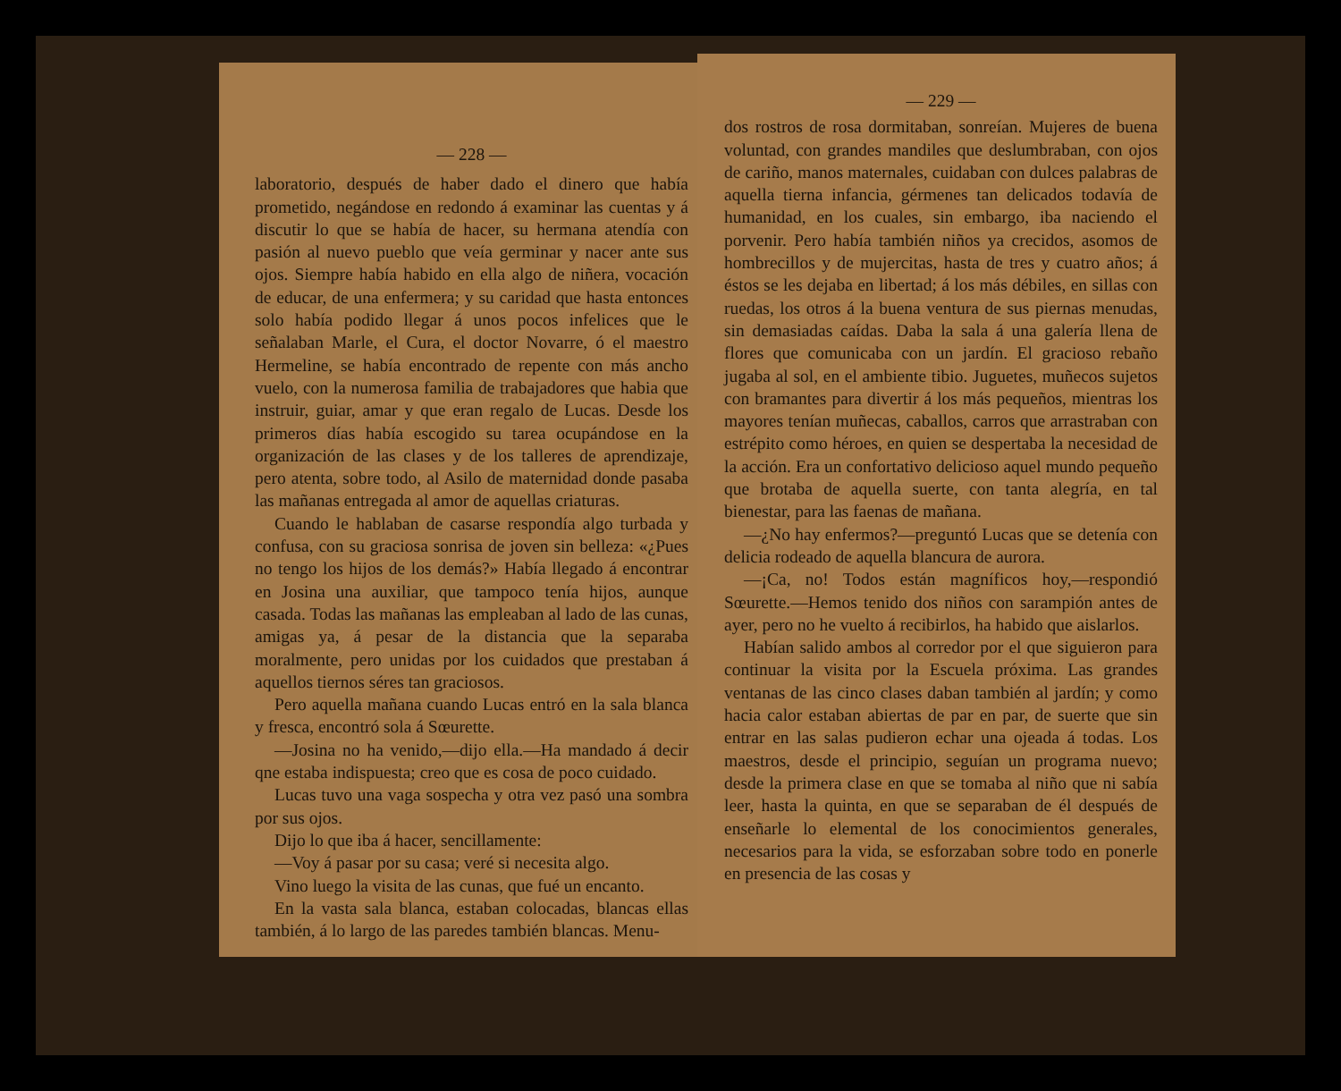— 228 —
laboratorio, después de haber dado el dinero que había prometido, negándose en redondo á examinar las cuentas y á discutir lo que se había de hacer, su hermana atendía con pasión al nuevo pueblo que veía germinar y nacer ante sus ojos. Siempre había habido en ella algo de niñera, vocación de educar, de una enfermera; y su caridad que hasta entonces solo había podido llegar á unos pocos infelices que le señalaban Marle, el Cura, el doctor Novarre, ó el maestro Hermeline, se había encontrado de repente con más ancho vuelo, con la numerosa familia de trabajadores que habia que instruir, guiar, amar y que eran regalo de Lucas. Desde los primeros días había escogido su tarea ocupándose en la organización de las clases y de los talleres de aprendizaje, pero atenta, sobre todo, al Asilo de maternidad donde pasaba las mañanas entregada al amor de aquellas criaturas.
Cuando le hablaban de casarse respondía algo turbada y confusa, con su graciosa sonrisa de joven sin belleza: «¿Pues no tengo los hijos de los demás?» Había llegado á encontrar en Josina una auxiliar, que tampoco tenía hijos, aunque casada. Todas las mañanas las empleaban al lado de las cunas, amigas ya, á pesar de la distancia que la separaba moralmente, pero unidas por los cuidados que prestaban á aquellos tiernos séres tan graciosos.
Pero aquella mañana cuando Lucas entró en la sala blanca y fresca, encontró sola á Sœurette.
—Josina no ha venido,—dijo ella.—Ha mandado á decir qne estaba indispuesta; creo que es cosa de poco cuidado.
Lucas tuvo una vaga sospecha y otra vez pasó una sombra por sus ojos.
Dijo lo que iba á hacer, sencillamente:
—Voy á pasar por su casa; veré si necesita algo.
Vino luego la visita de las cunas, que fué un encanto.
En la vasta sala blanca, estaban colocadas, blancas ellas también, á lo largo de las paredes también blancas. Menu-
— 229 —
dos rostros de rosa dormitaban, sonreían. Mujeres de buena voluntad, con grandes mandiles que deslumbraban, con ojos de cariño, manos maternales, cuidaban con dulces palabras de aquella tierna infancia, gérmenes tan delicados todavía de humanidad, en los cuales, sin embargo, iba naciendo el porvenir. Pero había también niños ya crecidos, asomos de hombrecillos y de mujercitas, hasta de tres y cuatro años; á éstos se les dejaba en libertad; á los más débiles, en sillas con ruedas, los otros á la buena ventura de sus piernas menudas, sin demasiadas caídas. Daba la sala á una galería llena de flores que comunicaba con un jardín. El gracioso rebaño jugaba al sol, en el ambiente tibio. Juguetes, muñecos sujetos con bramantes para divertir á los más pequeños, mientras los mayores tenían muñecas, caballos, carros que arrastraban con estrépito como héroes, en quien se despertaba la necesidad de la acción. Era un confortativo delicioso aquel mundo pequeño que brotaba de aquella suerte, con tanta alegría, en tal bienestar, para las faenas de mañana.
—¿No hay enfermos?—preguntó Lucas que se detenía con delicia rodeado de aquella blancura de aurora.
—¡Ca, no! Todos están magníficos hoy,—respondió Sœurette.—Hemos tenido dos niños con sarampión antes de ayer, pero no he vuelto á recibirlos, ha habido que aislarlos.
Habían salido ambos al corredor por el que siguieron para continuar la visita por la Escuela próxima. Las grandes ventanas de las cinco clases daban también al jardín; y como hacia calor estaban abiertas de par en par, de suerte que sin entrar en las salas pudieron echar una ojeada á todas. Los maestros, desde el principio, seguían un programa nuevo; desde la primera clase en que se tomaba al niño que ni sabía leer, hasta la quinta, en que se separaban de él después de enseñarle lo elemental de los conocimientos generales, necesarios para la vida, se esforzaban sobre todo en ponerle en presencia de las cosas y